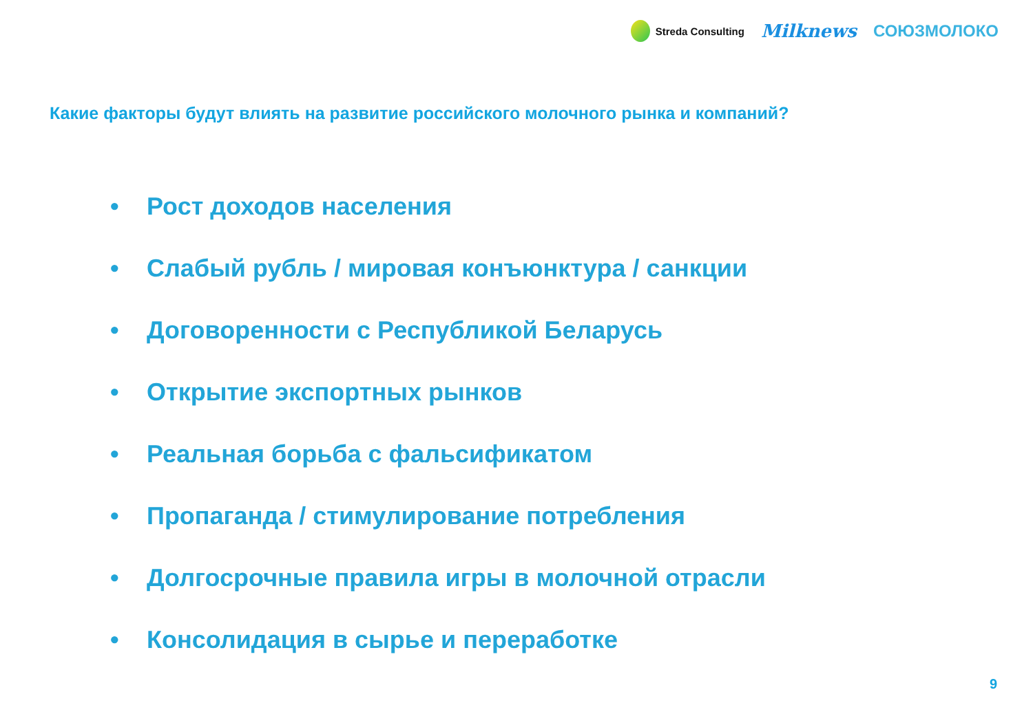Streda Consulting
Milknews СОЮЗМОЛОКО
Какие факторы будут влиять на развитие российского молочного рынка и компаний?
• Рост доходов населения
• Слабый рубль / мировая конъюнктура / санкции
• Договоренности с Республикой Беларусь
• Открытие экспортных рынков
• Реальная борьба с фальсификатом
• Пропаганда / стимулирование потребления
• Долгосрочные правила игры в молочной отрасли
• Консолидация в сырье и переработке
9